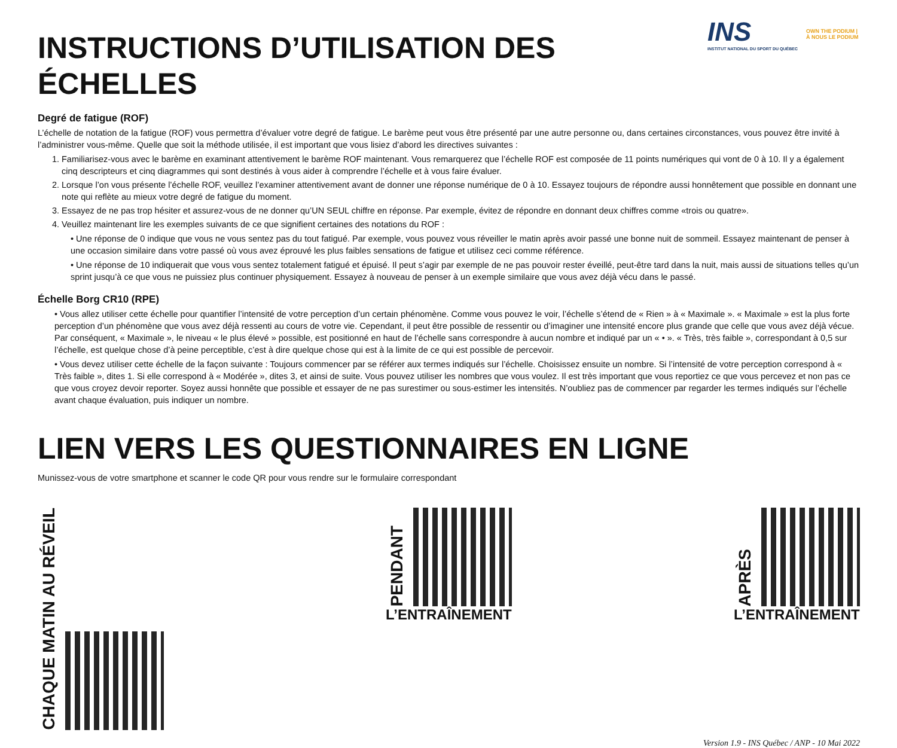INS
INSTITUT NATIONAL DU SPORT DU QUÉBEC
OWN THE PODIUM | À NOUS LE PODIUM
INSTRUCTIONS D’UTILISATION DES ÉCHELLES
Degré de fatigue (ROF)
L’échelle de notation de la fatigue (ROF) vous permettra d’évaluer votre degré de fatigue. Le barème peut vous être présenté par une autre personne ou, dans certaines circonstances, vous pouvez être invité à l’administrer vous-même. Quelle que soit la méthode utilisée, il est important que vous lisiez d’abord les directives suivantes :
1. Familiarisez-vous avec le barème en examinant attentivement le barème ROF maintenant. Vous remarquerez que l’échelle ROF est composée de 11 points numériques qui vont de 0 à 10. Il y a également cinq descripteurs et cinq diagrammes qui sont destinés à vous aider à comprendre l’échelle et à vous faire évaluer.
2. Lorsque l’on vous présente l’échelle ROF, veuillez l’examiner attentivement avant de donner une réponse numérique de 0 à 10. Essayez toujours de répondre aussi honnêtement que possible en donnant une note qui reflète au mieux votre degré de fatigue du moment.
3. Essayez de ne pas trop hésiter et assurez-vous de ne donner qu’UN SEUL chiffre en réponse. Par exemple, évitez de répondre en donnant deux chiffres comme «trois ou quatre».
4. Veuillez maintenant lire les exemples suivants de ce que signifient certaines des notations du ROF :
• Une réponse de 0 indique que vous ne vous sentez pas du tout fatigué. Par exemple, vous pouvez vous réveiller le matin après avoir passé une bonne nuit de sommeil. Essayez maintenant de penser à une occasion similaire dans votre passé où vous avez éprouvé les plus faibles sensations de fatigue et utilisez ceci comme référence.
• Une réponse de 10 indiquerait que vous vous sentez totalement fatigué et épuisé. Il peut s’agir par exemple de ne pas pouvoir rester éveillé, peut-être tard dans la nuit, mais aussi de situations telles qu’un sprint jusqu’à ce que vous ne puissiez plus continuer physiquement. Essayez à nouveau de penser à un exemple similaire que vous avez déjà vécu dans le passé.
Échelle Borg CR10 (RPE)
• Vous allez utiliser cette échelle pour quantifier l’intensité de votre perception d’un certain phénomène. Comme vous pouvez le voir, l’échelle s’étend de « Rien » à « Maximale ». « Maximale » est la plus forte perception d’un phénomène que vous avez déjà ressenti au cours de votre vie. Cependant, il peut être possible de ressentir ou d’imaginer une intensité encore plus grande que celle que vous avez déjà vécue. Par conséquent, « Maximale », le niveau « le plus élevé » possible, est positionné en haut de l’échelle sans correspondre à aucun nombre et indiqué par un « • ». « Très, très faible », correspondant à 0,5 sur l’échelle, est quelque chose d’à peine perceptible, c’est à dire quelque chose qui est à la limite de ce qui est possible de percevoir.
• Vous devez utiliser cette échelle de la façon suivante : Toujours commencer par se référer aux termes indiqués sur l’échelle. Choisissez ensuite un nombre. Si l’intensité de votre perception correspond à « Très faible », dites 1. Si elle correspond à « Modérée », dites 3, et ainsi de suite. Vous pouvez utiliser les nombres que vous voulez. Il est très important que vous reportiez ce que vous percevez et non pas ce que vous croyez devoir reporter. Soyez aussi honnête que possible et essayer de ne pas surestimer ou sous-estimer les intensités. N’oubliez pas de commencer par regarder les termes indiqués sur l’échelle avant chaque évaluation, puis indiquer un nombre.
LIEN VERS LES QUESTIONNAIRES EN LIGNE
Munissez-vous de votre smartphone et scanner le code QR pour vous rendre sur le formulaire correspondant
CHAQUE MATIN AU RÉVEIL
PENDANT
L’ENTRAÎNEMENT
APRÈS
L’ENTRAÎNEMENT
Version 1.9 - INS Québec / ANP - 10 Mai 2022